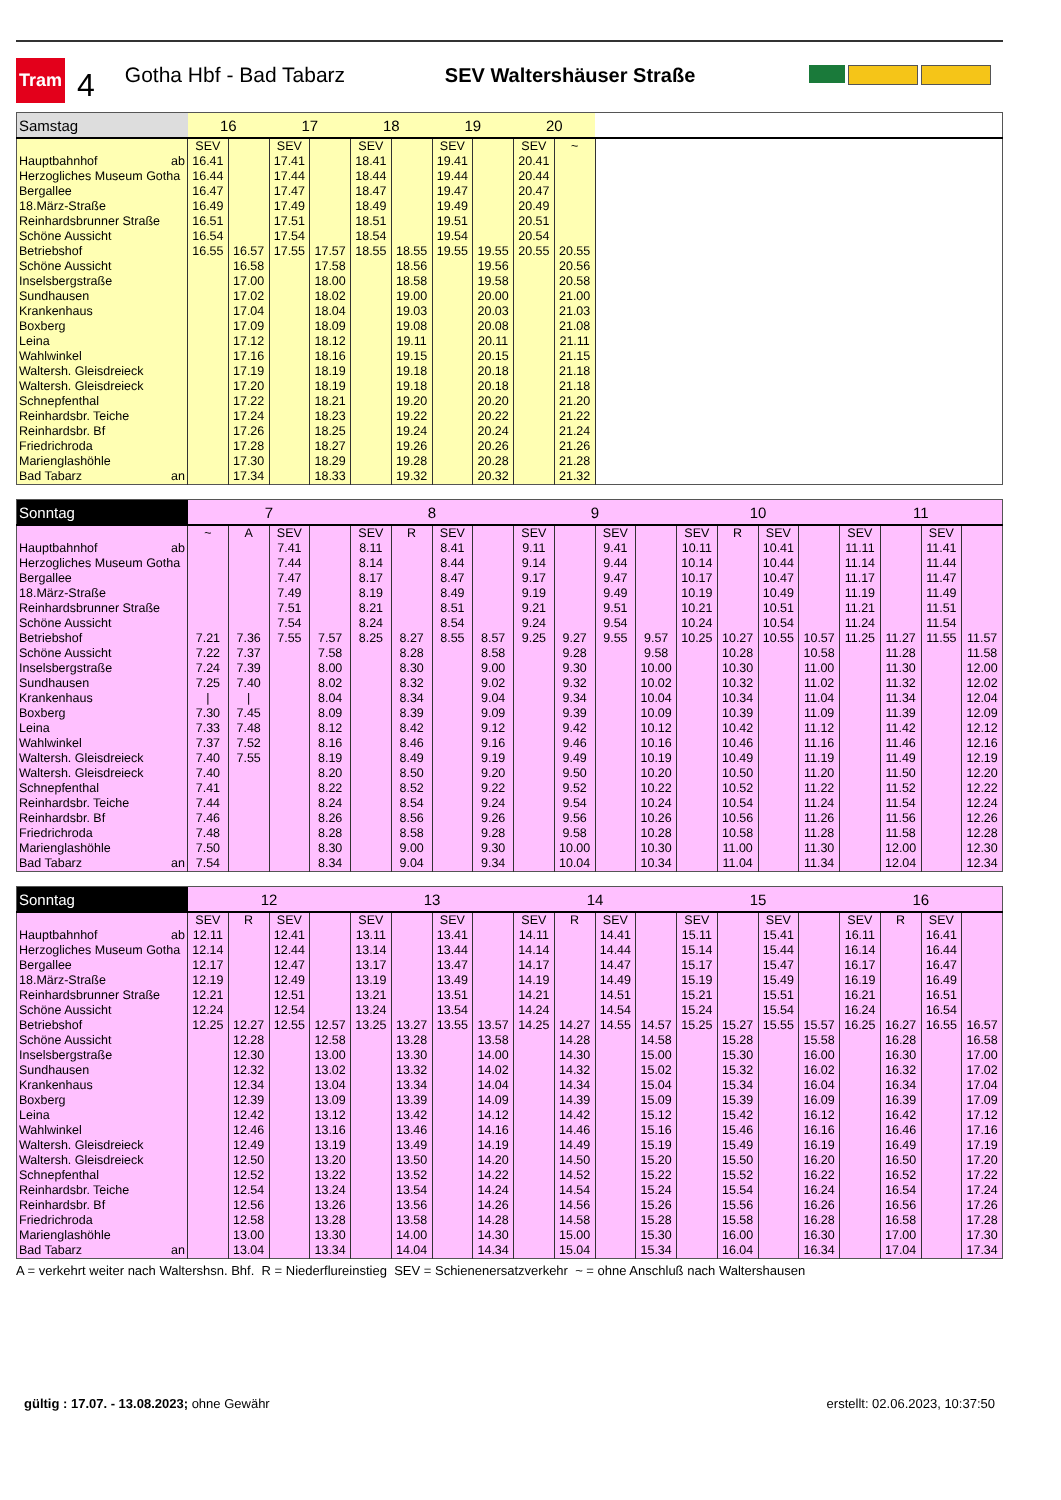Tram
4
Gotha Hbf - Bad Tabarz SEV Waltershäuser Straße
| Samstag | 16 | | 17 | | 18 | | 19 | | 20 | | |
| --- | --- | --- | --- | --- | --- | --- | --- | --- | --- | --- | --- |
| | SEV | | SEV | | SEV | | SEV | | SEV | ~ | |
| Hauptbahnhof ab | 16.41 | | 17.41 | | 18.41 | | 19.41 | | 20.41 | | |
| Herzogliches Museum Gotha | 16.44 | | 17.44 | | 18.44 | | 19.44 | | 20.44 | | |
| Bergallee | 16.47 | | 17.47 | | 18.47 | | 19.47 | | 20.47 | | |
| 18.März-Straße | 16.49 | | 17.49 | | 18.49 | | 19.49 | | 20.49 | | |
| Reinhardsbrunner Straße | 16.51 | | 17.51 | | 18.51 | | 19.51 | | 20.51 | | |
| Schöne Aussicht | 16.54 | | 17.54 | | 18.54 | | 19.54 | | 20.54 | | |
| Betriebshof | 16.55 | 16.57 | 17.55 | 17.57 | 18.55 | 18.55 | 19.55 | 19.55 | 20.55 | 20.55 | |
| Schöne Aussicht | | 16.58 | | 17.58 | | 18.56 | | 19.56 | | 20.56 | |
| Inselsbergstraße | | 17.00 | | 18.00 | | 18.58 | | 19.58 | | 20.58 | |
| Sundhausen | | 17.02 | | 18.02 | | 19.00 | | 20.00 | | 21.00 | |
| Krankenhaus | | 17.04 | | 18.04 | | 19.03 | | 20.03 | | 21.03 | |
| Boxberg | | 17.09 | | 18.09 | | 19.08 | | 20.08 | | 21.08 | |
| Leina | | 17.12 | | 18.12 | | 19.11 | | 20.11 | | 21.11 | |
| Wahlwinkel | | 17.16 | | 18.16 | | 19.15 | | 20.15 | | 21.15 | |
| Waltersh. Gleisdreieck | | 17.19 | | 18.19 | | 19.18 | | 20.18 | | 21.18 | |
| Waltersh. Gleisdreieck | | 17.20 | | 18.19 | | 19.18 | | 20.18 | | 21.18 | |
| Schnepfenthal | | 17.22 | | 18.21 | | 19.20 | | 20.20 | | 21.20 | |
| Reinhardsbr. Teiche | | 17.24 | | 18.23 | | 19.22 | | 20.22 | | 21.22 | |
| Reinhardsbr. Bf | | 17.26 | | 18.25 | | 19.24 | | 20.24 | | 21.24 | |
| Friedrichroda | | 17.28 | | 18.27 | | 19.26 | | 20.26 | | 21.26 | |
| Marienglashöhle | | 17.30 | | 18.29 | | 19.28 | | 20.28 | | 21.28 | |
| Bad Tabarz an | | 17.34 | | 18.33 | | 19.32 | | 20.32 | | 21.32 | |
| Sonntag | 7 | | | | 8 | | | | 9 | | | | 10 | | | | 11 | | | |
| --- | --- | --- | --- | --- | --- | --- | --- | --- | --- | --- | --- | --- | --- | --- | --- | --- | --- | --- | --- | --- |
| | ~ | A | SEV | | SEV | R | SEV | | SEV | | SEV | | SEV | R | SEV | | SEV | | SEV | |
| Hauptbahnhof ab | | | 7.41 | | 8.11 | | 8.41 | | 9.11 | | 9.41 | | 10.11 | | 10.41 | | 11.11 | | 11.41 | |
| Herzogliches Museum Gotha | | | 7.44 | | 8.14 | | 8.44 | | 9.14 | | 9.44 | | 10.14 | | 10.44 | | 11.14 | | 11.44 | |
| Bergallee | | | 7.47 | | 8.17 | | 8.47 | | 9.17 | | 9.47 | | 10.17 | | 10.47 | | 11.17 | | 11.47 | |
| 18.März-Straße | | | 7.49 | | 8.19 | | 8.49 | | 9.19 | | 9.49 | | 10.19 | | 10.49 | | 11.19 | | 11.49 | |
| Reinhardsbrunner Straße | | | 7.51 | | 8.21 | | 8.51 | | 9.21 | | 9.51 | | 10.21 | | 10.51 | | 11.21 | | 11.51 | |
| Schöne Aussicht | | | 7.54 | | 8.24 | | 8.54 | | 9.24 | | 9.54 | | 10.24 | | 10.54 | | 11.24 | | 11.54 | |
| Betriebshof | 7.21 | 7.36 | 7.55 | 7.57 | 8.25 | 8.27 | 8.55 | 8.57 | 9.25 | 9.27 | 9.55 | 9.57 | 10.25 | 10.27 | 10.55 | 10.57 | 11.25 | 11.27 | 11.55 | 11.57 |
| Schöne Aussicht | 7.22 | 7.37 | | 7.58 | | 8.28 | | 8.58 | | 9.28 | | 9.58 | | 10.28 | | 10.58 | | 11.28 | | 11.58 |
| Inselsbergstraße | 7.24 | 7.39 | | 8.00 | | 8.30 | | 9.00 | | 9.30 | | 10.00 | | 10.30 | | 11.00 | | 11.30 | | 12.00 |
| Sundhausen | 7.25 | 7.40 | | 8.02 | | 8.32 | | 9.02 | | 9.32 | | 10.02 | | 10.32 | | 11.02 | | 11.32 | | 12.02 |
| Krankenhaus | / | / | | 8.04 | | 8.34 | | 9.04 | | 9.34 | | 10.04 | | 10.34 | | 11.04 | | 11.34 | | 12.04 |
| Boxberg | 7.30 | 7.45 | | 8.09 | | 8.39 | | 9.09 | | 9.39 | | 10.09 | | 10.39 | | 11.09 | | 11.39 | | 12.09 |
| Leina | 7.33 | 7.48 | | 8.12 | | 8.42 | | 9.12 | | 9.42 | | 10.12 | | 10.42 | | 11.12 | | 11.42 | | 12.12 |
| Wahlwinkel | 7.37 | 7.52 | | 8.16 | | 8.46 | | 9.16 | | 9.46 | | 10.16 | | 10.46 | | 11.16 | | 11.46 | | 12.16 |
| Waltersh. Gleisdreieck | 7.40 | 7.55 | | 8.19 | | 8.49 | | 9.19 | | 9.49 | | 10.19 | | 10.49 | | 11.19 | | 11.49 | | 12.19 |
| Waltersh. Gleisdreieck | 7.40 | | | 8.20 | | 8.50 | | 9.20 | | 9.50 | | 10.20 | | 10.50 | | 11.20 | | 11.50 | | 12.20 |
| Schnepfenthal | 7.41 | | | 8.22 | | 8.52 | | 9.22 | | 9.52 | | 10.22 | | 10.52 | | 11.22 | | 11.52 | | 12.22 |
| Reinhardsbr. Teiche | 7.44 | | | 8.24 | | 8.54 | | 9.24 | | 9.54 | | 10.24 | | 10.54 | | 11.24 | | 11.54 | | 12.24 |
| Reinhardsbr. Bf | 7.46 | | | 8.26 | | 8.56 | | 9.26 | | 9.56 | | 10.26 | | 10.56 | | 11.26 | | 11.56 | | 12.26 |
| Friedrichroda | 7.48 | | | 8.28 | | 8.58 | | 9.28 | | 9.58 | | 10.28 | | 10.58 | | 11.28 | | 11.58 | | 12.28 |
| Marienglashöhle | 7.50 | | | 8.30 | | 9.00 | | 9.30 | | 10.00 | | 10.30 | | 11.00 | | 11.30 | | 12.00 | | 12.30 |
| Bad Tabarz an | 7.54 | | | 8.34 | | 9.04 | | 9.34 | | 10.04 | | 10.34 | | 11.04 | | 11.34 | | 12.04 | | 12.34 |
| Sonntag | 12 | | | | 13 | | | | 14 | | | | 15 | | | | 16 | | | |
| --- | --- | --- | --- | --- | --- | --- | --- | --- | --- | --- | --- | --- | --- | --- | --- | --- | --- | --- | --- | --- |
| | SEV | R | SEV | | SEV | | SEV | | SEV | R | SEV | | SEV | | SEV | | SEV | R | SEV | |
| Hauptbahnhof ab | 12.11 | | 12.41 | | 13.11 | | 13.41 | | 14.11 | | 14.41 | | 15.11 | | 15.41 | | 16.11 | | 16.41 | |
| Herzogliches Museum Gotha | 12.14 | | 12.44 | | 13.14 | | 13.44 | | 14.14 | | 14.44 | | 15.14 | | 15.44 | | 16.14 | | 16.44 | |
| Bergallee | 12.17 | | 12.47 | | 13.17 | | 13.47 | | 14.17 | | 14.47 | | 15.17 | | 15.47 | | 16.17 | | 16.47 | |
| 18.März-Straße | 12.19 | | 12.49 | | 13.19 | | 13.49 | | 14.19 | | 14.49 | | 15.19 | | 15.49 | | 16.19 | | 16.49 | |
| Reinhardsbrunner Straße | 12.21 | | 12.51 | | 13.21 | | 13.51 | | 14.21 | | 14.51 | | 15.21 | | 15.51 | | 16.21 | | 16.51 | |
| Schöne Aussicht | 12.24 | | 12.54 | | 13.24 | | 13.54 | | 14.24 | | 14.54 | | 15.24 | | 15.54 | | 16.24 | | 16.54 | |
| Betriebshof | 12.25 | 12.27 | 12.55 | 12.57 | 13.25 | 13.27 | 13.55 | 13.57 | 14.25 | 14.27 | 14.55 | 14.57 | 15.25 | 15.27 | 15.55 | 15.57 | 16.25 | 16.27 | 16.55 | 16.57 |
| Schöne Aussicht | | 12.28 | | 12.58 | | 13.28 | | 13.58 | | 14.28 | | 14.58 | | 15.28 | | 15.58 | | 16.28 | | 16.58 |
| Inselsbergstraße | | 12.30 | | 13.00 | | 13.30 | | 14.00 | | 14.30 | | 15.00 | | 15.30 | | 16.00 | | 16.30 | | 17.00 |
| Sundhausen | | 12.32 | | 13.02 | | 13.32 | | 14.02 | | 14.32 | | 15.02 | | 15.32 | | 16.02 | | 16.32 | | 17.02 |
| Krankenhaus | | 12.34 | | 13.04 | | 13.34 | | 14.04 | | 14.34 | | 15.04 | | 15.34 | | 16.04 | | 16.34 | | 17.04 |
| Boxberg | | 12.39 | | 13.09 | | 13.39 | | 14.09 | | 14.39 | | 15.09 | | 15.39 | | 16.09 | | 16.39 | | 17.09 |
| Leina | | 12.42 | | 13.12 | | 13.42 | | 14.12 | | 14.42 | | 15.12 | | 15.42 | | 16.12 | | 16.42 | | 17.12 |
| Wahlwinkel | | 12.46 | | 13.16 | | 13.46 | | 14.16 | | 14.46 | | 15.16 | | 15.46 | | 16.16 | | 16.46 | | 17.16 |
| Waltersh. Gleisdreieck | | 12.49 | | 13.19 | | 13.49 | | 14.19 | | 14.49 | | 15.19 | | 15.49 | | 16.19 | | 16.49 | | 17.19 |
| Waltersh. Gleisdreieck | | 12.50 | | 13.20 | | 13.50 | | 14.20 | | 14.50 | | 15.20 | | 15.50 | | 16.20 | | 16.50 | | 17.20 |
| Schnepfenthal | | 12.52 | | 13.22 | | 13.52 | | 14.22 | | 14.52 | | 15.22 | | 15.52 | | 16.22 | | 16.52 | | 17.22 |
| Reinhardsbr. Teiche | | 12.54 | | 13.24 | | 13.54 | | 14.24 | | 14.54 | | 15.24 | | 15.54 | | 16.24 | | 16.54 | | 17.24 |
| Reinhardsbr. Bf | | 12.56 | | 13.26 | | 13.56 | | 14.26 | | 14.56 | | 15.26 | | 15.56 | | 16.26 | | 16.56 | | 17.26 |
| Friedrichroda | | 12.58 | | 13.28 | | 13.58 | | 14.28 | | 14.58 | | 15.28 | | 15.58 | | 16.28 | | 16.58 | | 17.28 |
| Marienglashöhle | | 13.00 | | 13.30 | | 14.00 | | 14.30 | | 15.00 | | 15.30 | | 16.00 | | 16.30 | | 17.00 | | 17.30 |
| Bad Tabarz an | | 13.04 | | 13.34 | | 14.04 | | 14.34 | | 15.04 | | 15.34 | | 16.04 | | 16.34 | | 17.04 | | 17.34 |
A = verkehrt weiter nach Waltershsn. Bhf. R = Niederflureinstieg SEV = Schienenersatzverkehr ~ = ohne Anschluß nach Waltershausen
gültig : 17.07. - 13.08.2023; ohne Gewähr
erstellt: 02.06.2023, 10:37:50